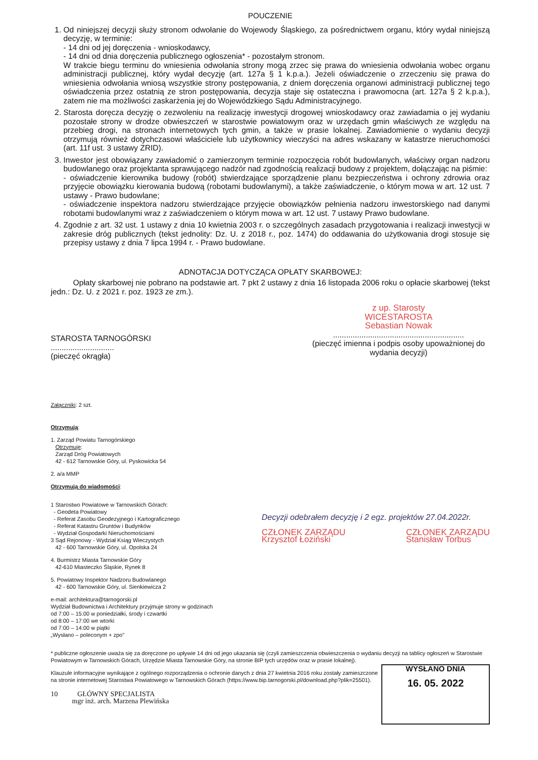POUCZENIE
1. Od niniejszej decyzji służy stronom odwołanie do Wojewody Śląskiego, za pośrednictwem organu, który wydał niniejszą decyzję, w terminie:
- 14 dni od jej doręczenia - wnioskodawcy,
- 14 dni od dnia doręczenia publicznego ogłoszenia* - pozostałym stronom.
W trakcie biegu terminu do wniesienia odwołania strony mogą zrzec się prawa do wniesienia odwołania wobec organu administracji publicznej, który wydał decyzję (art. 127a § 1 k.p.a.). Jeżeli oświadczenie o zrzeczeniu się prawa do wniesienia odwołania wniosą wszystkie strony postępowania, z dniem doręczenia organowi administracji publicznej tego oświadczenia przez ostatnią ze stron postępowania, decyzja staje się ostateczna i prawomocna (art. 127a § 2 k.p.a.), zatem nie ma możliwości zaskarżenia jej do Wojewódzkiego Sądu Administracyjnego.
2. Starosta doręcza decyzję o zezwoleniu na realizację inwestycji drogowej wnioskodawcy oraz zawiadamia o jej wydaniu pozostałe strony w drodze obwieszczeń w starostwie powiatowym oraz w urzędach gmin właściwych ze względu na przebieg drogi, na stronach internetowych tych gmin, a także w prasie lokalnej. Zawiadomienie o wydaniu decyzji otrzymują również dotychczasowi właściciele lub użytkownicy wieczyści na adres wskazany w katastrze nieruchomości (art. 11f ust. 3 ustawy ZRID).
3. Inwestor jest obowiązany zawiadomić o zamierzonym terminie rozpoczęcia robót budowlanych, właściwy organ nadzoru budowlanego oraz projektanta sprawującego nadzór nad zgodnością realizacji budowy z projektem, dołączając na piśmie:
- oświadczenie kierownika budowy (robót) stwierdzające sporządzenie planu bezpieczeństwa i ochrony zdrowia oraz przyjęcie obowiązku kierowania budową (robotami budowlanymi), a także zaświadczenie, o którym mowa w art. 12 ust. 7 ustawy - Prawo budowlane;
- oświadczenie inspektora nadzoru stwierdzające przyjęcie obowiązków pełnienia nadzoru inwestorskiego nad danymi robotami budowlanymi wraz z zaświadczeniem o którym mowa w art. 12 ust. 7 ustawy Prawo budowlane.
4. Zgodnie z art. 32 ust. 1 ustawy z dnia 10 kwietnia 2003 r. o szczególnych zasadach przygotowania i realizacji inwestycji w zakresie dróg publicznych (tekst jednolity: Dz. U. z 2018 r., poz. 1474) do oddawania do użytkowania drogi stosuje się przepisy ustawy z dnia 7 lipca 1994 r. - Prawo budowlane.
ADNOTACJA DOTYCZĄCA OPŁATY SKARBOWEJ:
Opłaty skarbowej nie pobrano na podstawie art. 7 pkt 2 ustawy z dnia 16 listopada 2006 roku o opłacie skarbowej (tekst jedn.: Dz. U. z 2021 r. poz. 1923 ze zm.).
STAROSTA TARNOGÓRSKI
.............................
(pieczęć okrągła)
z up. Starosty
WICESTAROSTA
Sebastian Nowak
............................................................
(pieczęć imienna i podpis osoby upoważnionej do wydania decyzji)
Załączniki: 2 szt.
Otrzymują:
1. Zarząd Powiatu Tarnogórskiego
Otrzymuje:
Zarząd Dróg Powiatowych
42 - 612 Tarnowskie Góry, ul. Pyskowicka 54
2. a/a MMP
Otrzymują do wiadomości:
1 Starostwo Powiatowe w Tarnowskich Górach:
- Geodeta Powiatowy
- Referat Zasobu Geodezyjnego i Kartograficznego
- Referat Katastru Gruntów i Budynków
- Wydział Gospodarki Nieruchomościami
3 Sąd Rejonowy - Wydział Ksiąg Wieczystych
42 - 600 Tarnowskie Góry, ul. Opolska 24
4. Burmistrz Miasta Tarnowskie Góry
42-610 Miasteczko Śląskie, Rynek 8
5. Powiatowy Inspektor Nadzoru Budowlanego
42 - 600 Tarnowskie Góry, ul. Sienkiewicza 2
e-mail: architektura@tarnogorski.pl
Wydział Budownictwa i Architektury przyjmuje strony w godzinach
od 7:00 – 15:00 w poniedziałki, środy i czwartki
od 8:00 – 17:00 we wtorki
od 7:00 – 14:00 w piątki
„Wysłano – poleconym + zpo”
Decyzji odebrałem decyzję i 2 egz. projektów 27.04.2022r.
CZŁONEK ZARZĄDU
Krzysztof Łoziński CZŁONEK ZARZĄDU
Stanisław Torbus
* publiczne ogłoszenie uważa się za doręczone po upływie 14 dni od jego ukazania się (czyli zamieszczenia obwieszczenia o wydaniu decyzji na tablicy ogłoszeń w Starostwie Powiatowym w Tarnowskich Górach, Urzędzie Miasta Tarnowskie Góry, na stronie BIP tych urzędów oraz w prasie lokalnej).
WYSŁANO DNIA
16. 05. 2022
Klauzule informacyjne wynikające z ogólnego rozporządzenia o ochronie danych z dnia 27 kwietnia 2016 roku zostały zamieszczone na stronie internetowej Starostwa Powiatowego w Tarnowskich Górach (https://www.bip.tarnogorski.pl/download.php?plik=25501).
10 GŁÓWNY SPECJALISTA
mgr inż. arch. Marzena Plewińska